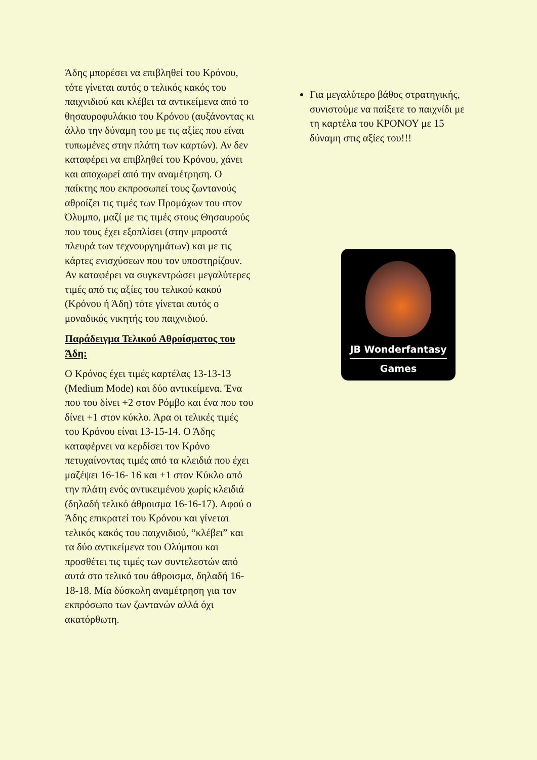Άδης μπορέσει να επιβληθεί του Κρόνου, τότε γίνεται αυτός ο τελικός κακός του παιχνιδιού και κλέβει τα αντικείμενα από το θησαυροφυλάκιο του Κρόνου (αυξάνοντας κι άλλο την δύναμη του με τις αξίες που είναι τυπωμένες στην πλάτη των καρτών). Αν δεν καταφέρει να επιβληθεί του Κρόνου, χάνει και αποχωρεί από την αναμέτρηση. Ο παίκτης που εκπροσωπεί τους ζωντανούς αθροίζει τις τιμές των Προμάχων του στον Όλυμπο, μαζί με τις τιμές στους Θησαυρούς που τους έχει εξοπλίσει (στην μπροστά πλευρά των τεχνουργημάτων) και με τις κάρτες ενισχύσεων που τον υποστηρίζουν. Αν καταφέρει να συγκεντρώσει μεγαλύτερες τιμές από τις αξίες του τελικού κακού (Κρόνου ή Άδη) τότε γίνεται αυτός ο μοναδικός νικητής του παιχνιδιού.
Παράδειγμα Τελικού Αθροίσματος του Άδη:
Ο Κρόνος έχει τιμές καρτέλας 13-13-13 (Medium Mode) και δύο αντικείμενα. Ένα που του δίνει +2 στον Ρόμβο και ένα που του δίνει +1 στον κύκλο. Άρα οι τελικές τιμές του Κρόνου είναι 13-15-14. Ο Άδης καταφέρνει να κερδίσει τον Κρόνο πετυχαίνοντας τιμές από τα κλειδιά που έχει μαζέψει 16-16- 16 και +1 στον Κύκλο από την πλάτη ενός αντικειμένου χωρίς κλειδιά (δηλαδή τελικό άθροισμα 16-16-17). Αφού ο Άδης επικρατεί του Κρόνου και γίνεται τελικός κακός του παιχνιδιού, “κλέβει” και τα δύο αντικείμενα του Ολύμπου και προσθέτει τις τιμές των συντελεστών από αυτά στο τελικό του άθροισμα, δηλαδή 16-18-18. Μία δύσκολη αναμέτρηση για τον εκπρόσωπο των ζωντανών αλλά όχι ακατόρθωτη.
Για μεγαλύτερο βάθος στρατηγικής, συνιστούμε να παίξετε το παιχνίδι με τη καρτέλα του ΚΡΟΝΟΥ με 15 δύναμη στις αξίες του!!!
JB Wonderfantasy
Games